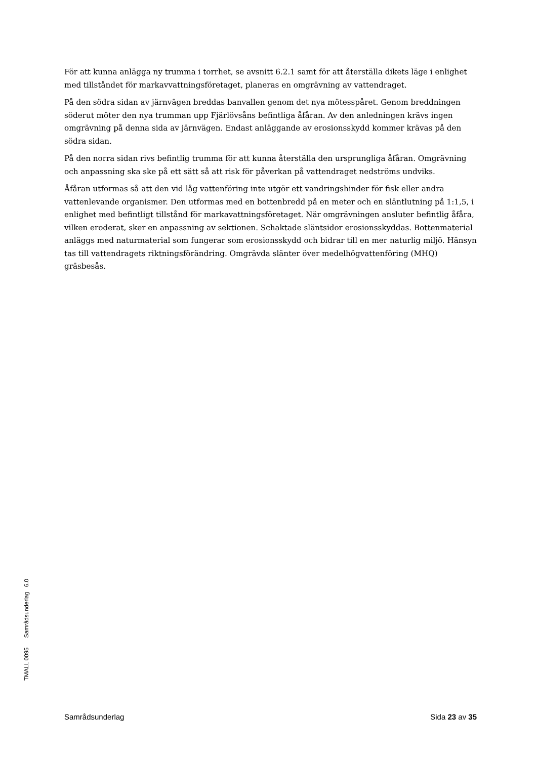För att kunna anlägga ny trumma i torrhet, se avsnitt 6.2.1 samt för att återställa dikets läge i enlighet med tillståndet för markavvattningsföretaget, planeras en omgrävning av vattendraget.
På den södra sidan av järnvägen breddas banvallen genom det nya mötesspåret. Genom breddningen söderut möter den nya trumman upp Fjärlövsåns befintliga åfåran. Av den anledningen krävs ingen omgrävning på denna sida av järnvägen. Endast anläggande av erosionsskydd kommer krävas på den södra sidan.
På den norra sidan rivs befintlig trumma för att kunna återställa den ursprungliga åfåran. Omgrävning och anpassning ska ske på ett sätt så att risk för påverkan på vattendraget nedströms undviks.
Åfåran utformas så att den vid låg vattenföring inte utgör ett vandringshinder för fisk eller andra vattenlevande organismer. Den utformas med en bottenbredd på en meter och en släntlutning på 1:1,5, i enlighet med befintligt tillstånd för markavattningsföretaget. När omgrävningen ansluter befintlig åfåra, vilken eroderat, sker en anpassning av sektionen. Schaktade släntsidor erosionsskyddas. Bottenmaterial anläggs med naturmaterial som fungerar som erosionsskydd och bidrar till en mer naturlig miljö. Hänsyn tas till vattendragets riktningsförändring. Omgrävda slänter över medelhögvattenföring (MHQ) gräsbesås.
TMALL 0095 Samrådsunderlag 6.0
Samrådsunderlag Sida 23 av 35